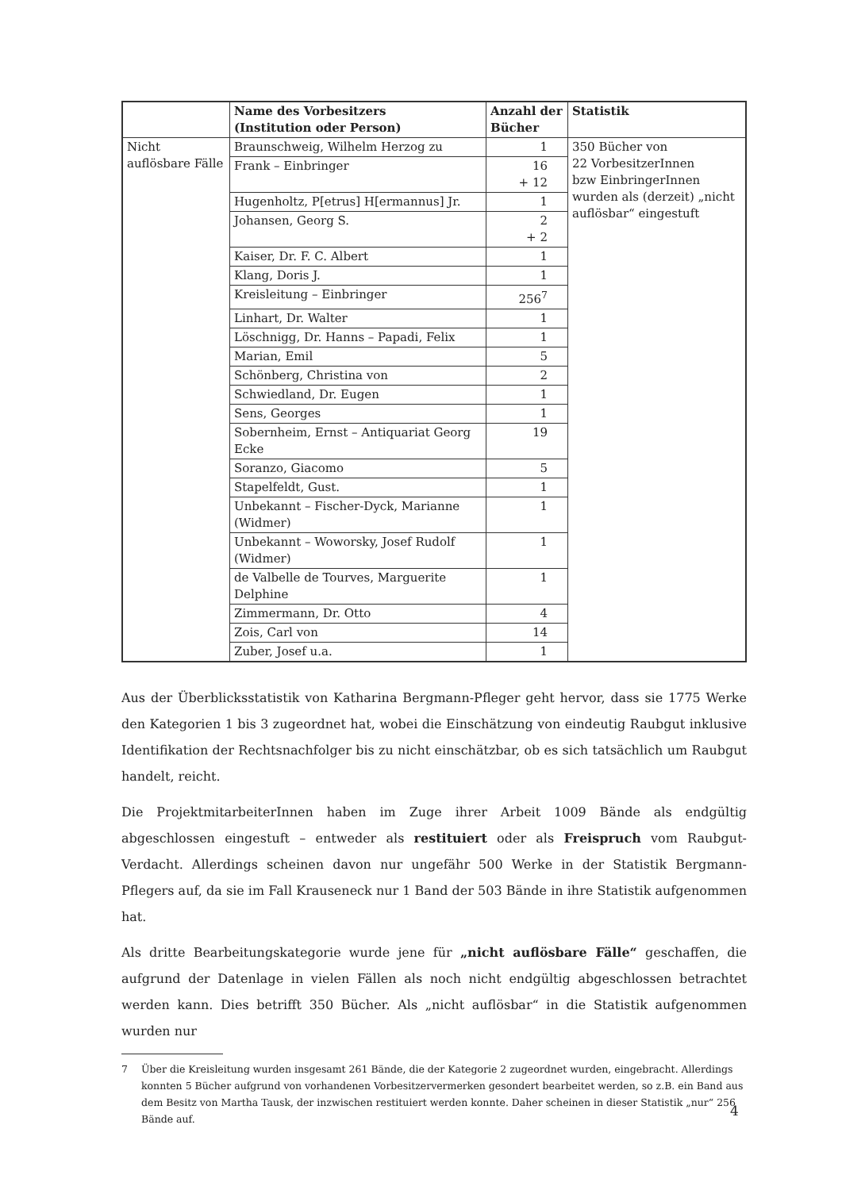| | Name des Vorbesitzers (Institution oder Person) | Anzahl der Bücher | Statistik |
| --- | --- | --- | --- |
| Nicht auflösbare Fälle | Braunschweig, Wilhelm Herzog zu | 1 | 350 Bücher von 22 VorbesitzerInnen bzw EinbringerInnen wurden als (derzeit) „nicht auflösbar“ eingestuft |
| | Frank – Einbringer | 16 + 12 | |
| | Hugenholtz, P[etrus] H[ermannus] Jr. | 1 | |
| | Johansen, Georg S. | 2 + 2 | |
| | Kaiser, Dr. F. C. Albert | 1 | |
| | Klang, Doris J. | 1 | |
| | Kreisleitung – Einbringer | 256<sup>7</sup> | |
| | Linhart, Dr. Walter | 1 | |
| | Löschnigg, Dr. Hanns – Papadi, Felix | 1 | |
| | Marian, Emil | 5 | |
| | Schönberg, Christina von | 2 | |
| | Schwiedland, Dr. Eugen | 1 | |
| | Sens, Georges | 1 | |
| | Sobernheim, Ernst – Antiquariat Georg Ecke | 19 | |
| | Soranzo, Giacomo | 5 | |
| | Stapelfeldt, Gust. | 1 | |
| | Unbekannt – Fischer-Dyck, Marianne (Widmer) | 1 | |
| | Unbekannt – Woworsky, Josef Rudolf (Widmer) | 1 | |
| | de Valbelle de Tourves, Marguerite Delphine | 1 | |
| | Zimmermann, Dr. Otto | 4 | |
| | Zois, Carl von | 14 | |
| | Zuber, Josef u.a. | 1 | |
Aus der Überblicksstatistik von Katharina Bergmann-Pfleger geht hervor, dass sie 1775 Werke den Kategorien 1 bis 3 zugeordnet hat, wobei die Einschätzung von eindeutig Raubgut inklusive Identifikation der Rechtsnachfolger bis zu nicht einschätzbar, ob es sich tatsächlich um Raubgut handelt, reicht.
Die ProjektmitarbeiterInnen haben im Zuge ihrer Arbeit 1009 Bände als endgültig abgeschlossen eingestuft – entweder als restituiert oder als Freispruch vom Raubgut-Verdacht. Allerdings scheinen davon nur ungefähr 500 Werke in der Statistik Bergmann-Pflegers auf, da sie im Fall Krauseneck nur 1 Band der 503 Bände in ihre Statistik aufgenommen hat.
Als dritte Bearbeitungskategorie wurde jene für „nicht auflösbare Fälle“ geschaffen, die aufgrund der Datenlage in vielen Fällen als noch nicht endgültig abgeschlossen betrachtet werden kann. Dies betrifft 350 Bücher. Als „nicht auflösbar“ in die Statistik aufgenommen wurden nur
7 Über die Kreisleitung wurden insgesamt 261 Bände, die der Kategorie 2 zugeordnet wurden, eingebracht. Allerdings konnten 5 Bücher aufgrund von vorhandenen Vorbesitzervermerken gesondert bearbeitet werden, so z.B. ein Band aus dem Besitz von Martha Tausk, der inzwischen restituiert werden konnte. Daher scheinen in dieser Statistik „nur“ 256 Bände auf.
4